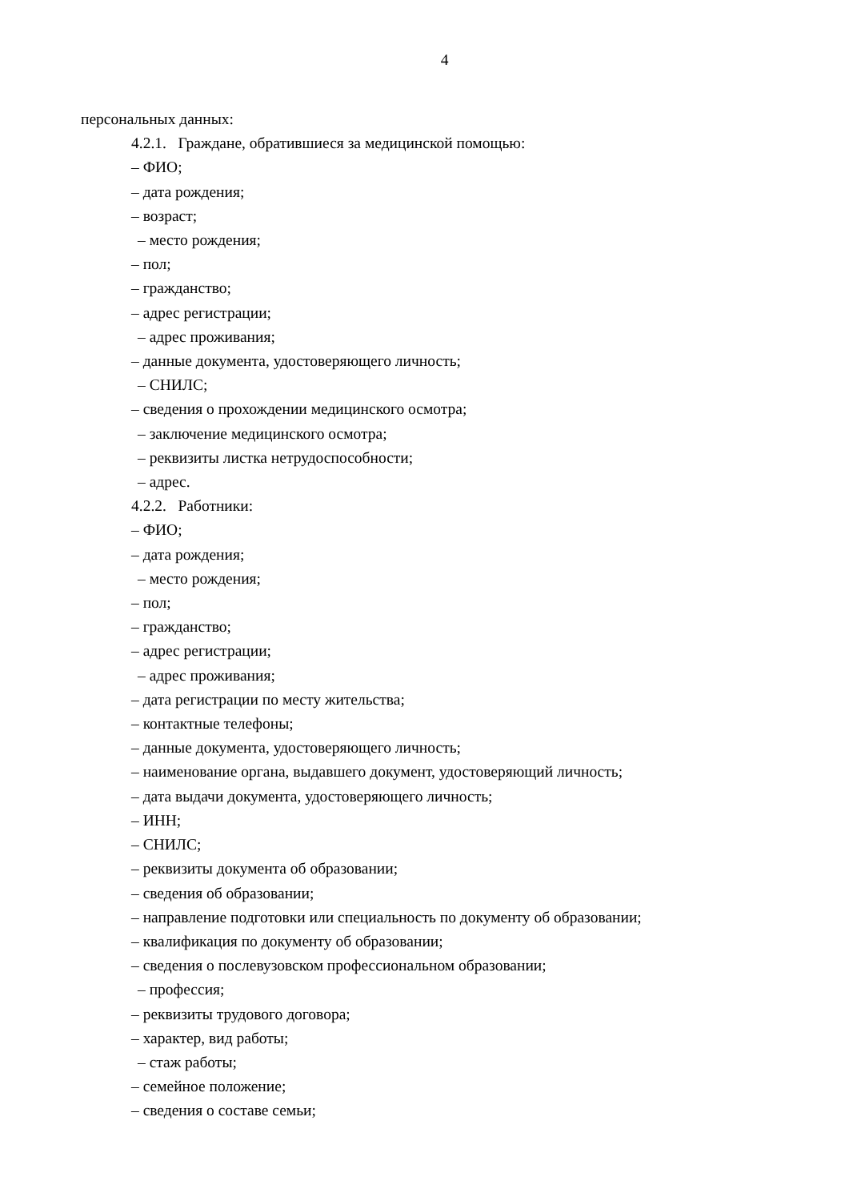4
персональных данных:
4.2.1. Граждане, обратившиеся за медицинской помощью:
– ФИО;
– дата рождения;
– возраст;
– место рождения;
– пол;
– гражданство;
– адрес регистрации;
– адрес проживания;
– данные документа, удостоверяющего личность;
– СНИЛС;
– сведения о прохождении медицинского осмотра;
– заключение медицинского осмотра;
– реквизиты листка нетрудоспособности;
– адрес.
4.2.2. Работники:
– ФИО;
– дата рождения;
– место рождения;
– пол;
– гражданство;
– адрес регистрации;
– адрес проживания;
– дата регистрации по месту жительства;
– контактные телефоны;
– данные документа, удостоверяющего личность;
– наименование органа, выдавшего документ, удостоверяющий личность;
– дата выдачи документа, удостоверяющего личность;
– ИНН;
– СНИЛС;
– реквизиты документа об образовании;
– сведения об образовании;
– направление подготовки или специальность по документу об образовании;
– квалификация по документу об образовании;
– сведения о послевузовском профессиональном образовании;
– профессия;
– реквизиты трудового договора;
– характер, вид работы;
– стаж работы;
– семейное положение;
– сведения о составе семьи;